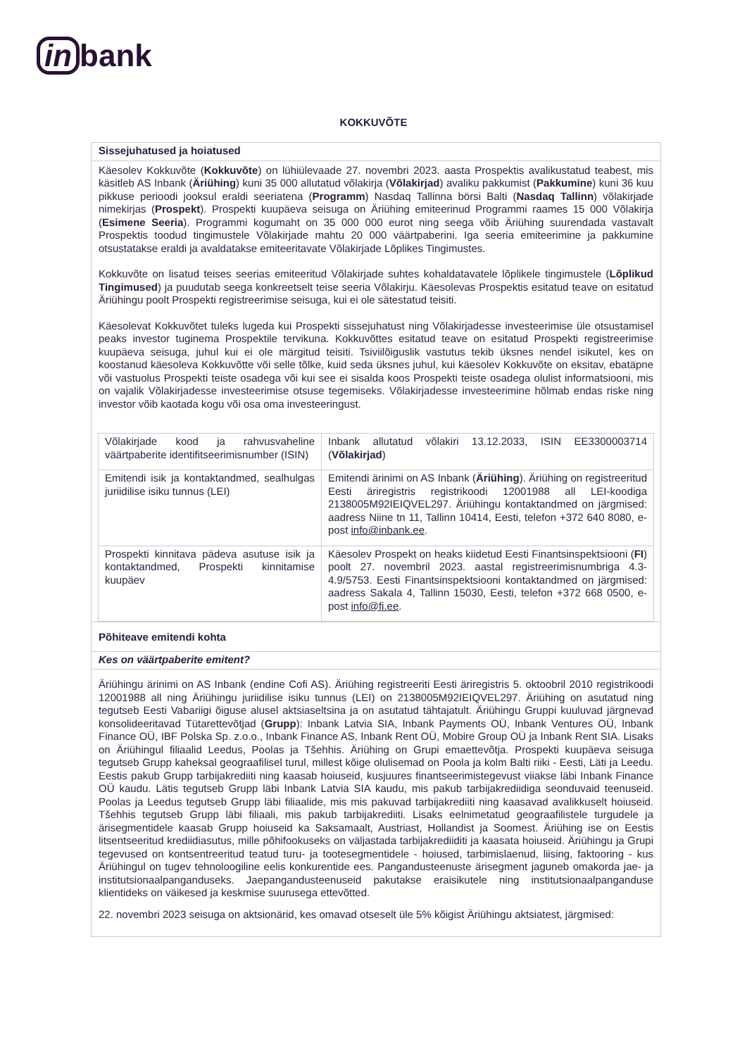in bank
KOKKUVÕTE
Sissejuhatused ja hoiatused
Käesolev Kokkuvõte (Kokkuvõte) on lühiülevaade 27. novembri 2023. aasta Prospektis avalikustatud teabest, mis käsitleb AS Inbank (Äriühing) kuni 35 000 allutatud võlakirja (Võlakirjad) avaliku pakkumist (Pakkumine) kuni 36 kuu pikkuse perioodi jooksul eraldi seeriatena (Programm) Nasdaq Tallinna börsi Balti (Nasdaq Tallinn) võlakirjade nimekirjas (Prospekt). Prospekti kuupäeva seisuga on Äriühing emiteerinud Programmi raames 15 000 Võlakirja (Esimene Seeria). Programmi kogumaht on 35 000 000 eurot ning seega võib Äriühing suurendada vastavalt Prospektis toodud tingimustele Võlakirjade mahtu 20 000 väärtpaberini. Iga seeria emiteerimine ja pakkumine otsustatakse eraldi ja avaldatakse emiteeritavate Võlakirjade Lõplikes Tingimustes.
Kokkuvõte on lisatud teises seerias emiteeritud Võlakirjade suhtes kohaldatavatele lõplikele tingimustele (Lõplikud Tingimused) ja puudutab seega konkreetselt teise seeria Võlakirju. Käesolevas Prospektis esitatud teave on esitatud Äriühingu poolt Prospekti registreerimise seisuga, kui ei ole sätestatud teisiti.
Käesolevat Kokkuvõtet tuleks lugeda kui Prospekti sissejuhatust ning Võlakirjadesse investeerimise üle otsustamisel peaks investor tuginema Prospektile tervikuna. Kokkuvõttes esitatud teave on esitatud Prospekti registreerimise kuupäeva seisuga, juhul kui ei ole märgitud teisiti. Tsiviilõiguslik vastutus tekib üksnes nendel isikutel, kes on koostanud käesoleva Kokkuvõtte või selle tõlke, kuid seda üksnes juhul, kui käesolev Kokkuvõte on eksitav, ebatäpne või vastuolus Prospekti teiste osadega või kui see ei sisalda koos Prospekti teiste osadega olulist informatsiooni, mis on vajalik Võlakirjadesse investeerimise otsuse tegemiseks. Võlakirjadesse investeerimine hõlmab endas riske ning investor võib kaotada kogu või osa oma investeeringust.
| Võlakirjade kood ja rahvusvaheline väärtpaberite identifitseerimisnumber (ISIN) | Inbank allutatud võlakiri 13.12.2033, ISIN EE3300003714 ( Võlakirjad ) |
| Emitendi isik ja kontaktandmed, sealhulgas juriidilise isiku tunnus (LEI) | Emitendi ärinimi on AS Inbank ( Äriühing ). Äriühing on registreeritud Eesti äriregistris registrikoodi 12001988 all LEI-koodiga 2138005M92IEIQVEL297. Äriühingu kontaktandmed on järgmised: aadress Niine tn 11, Tallinn 10414, Eesti, telefon +372 640 8080, e-post info@inbank.ee . |
| Prospekti kinnitava pädeva asutuse isik ja kontaktandmed, Prospekti kinnitamise kuupäev | Käesolev Prospekt on heaks kiidetud Eesti Finantsinspektsiooni ( FI ) poolt 27. novembril 2023. aastal registreerimisnumbriga 4.3-4.9/5753. Eesti Finantsinspektsiooni kontaktandmed on järgmised: aadress Sakala 4, Tallinn 15030, Eesti, telefon +372 668 0500, e-post info@fi.ee . |
Põhiteave emitendi kohta
Kes on väärtpaberite emitent?
Äriühingu ärinimi on AS Inbank (endine Cofi AS). Äriühing registreeriti Eesti äriregistris 5. oktoobril 2010 registrikoodi 12001988 all ning Äriühingu juriidilise isiku tunnus (LEI) on 2138005M92IEIQVEL297. Äriühing on asutatud ning tegutseb Eesti Vabariigi õiguse alusel aktsiaseltsina ja on asutatud tähtajatult. Äriühingu Gruppi kuuluvad järgnevad konsolideeritavad Tütarettevõtjad (Grupp): Inbank Latvia SIA, Inbank Payments OÜ, Inbank Ventures OÜ, Inbank Finance OÜ, IBF Polska Sp. z.o.o., Inbank Finance AS, Inbank Rent OÜ, Mobire Group OÜ ja Inbank Rent SIA. Lisaks on Äriühingul filiaalid Leedus, Poolas ja Tšehhis. Äriühing on Grupi emaettevõtja. Prospekti kuupäeva seisuga tegutseb Grupp kaheksal geograafilisel turul, millest kõige olulisemad on Poola ja kolm Balti riiki - Eesti, Läti ja Leedu. Eestis pakub Grupp tarbijakrediiti ning kaasab hoiuseid, kusjuures finantseerimistegevust viiakse läbi Inbank Finance OÜ kaudu. Lätis tegutseb Grupp läbi Inbank Latvia SIA kaudu, mis pakub tarbijakrediidiga seonduvaid teenuseid. Poolas ja Leedus tegutseb Grupp läbi filiaalide, mis mis pakuvad tarbijakrediiti ning kaasavad avalikkuselt hoiuseid. Tšehhis tegutseb Grupp läbi filiaali, mis pakub tarbijakrediiti. Lisaks eelnimetatud geograafilistele turgudele ja ärisegmentidele kaasab Grupp hoiuseid ka Saksamaalt, Austriast, Hollandist ja Soomest. Äriühing ise on Eestis litsentseeritud krediidiasutus, mille põhifookuseks on väljastada tarbijakrediiditi ja kaasata hoiuseid. Äriühingu ja Grupi tegevused on kontsentreeritud teatud turu- ja tootesegmentidele - hoiused, tarbimislaenud, liising, faktooring - kus Äriühingul on tugev tehnoloogiline eelis konkurentide ees. Pangandusteenuste ärisegment jaguneb omakorda jae- ja institutsionaalpanganduseks. Jaepangandusteenuseid pakutakse eraisikutele ning institutsionaalpanganduse klientideks on väikesed ja keskmise suurusega ettevõtted.
22. novembri 2023 seisuga on aktsionärid, kes omavad otseselt üle 5% kõigist Äriühingu aktsiatest, järgmised: